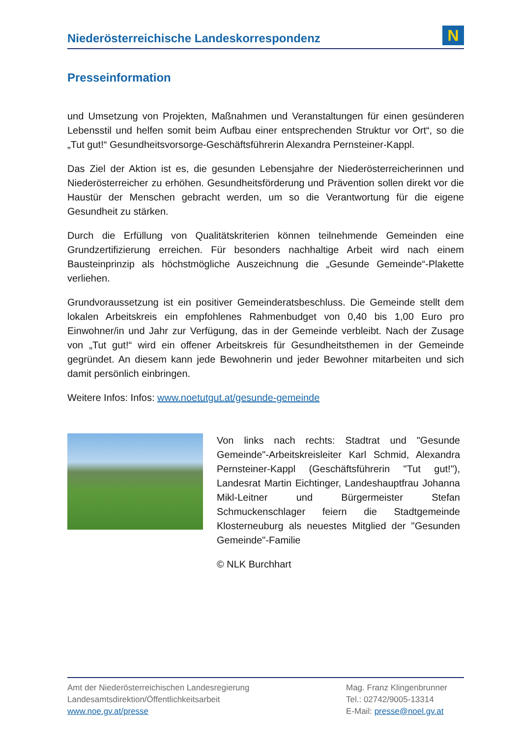Niederösterreichische Landeskorrespondenz
N
Presseinformation
und Umsetzung von Projekten, Maßnahmen und Veranstaltungen für einen gesünderen Lebensstil und helfen somit beim Aufbau einer entsprechenden Struktur vor Ort“, so die „Tut gut!“ Gesundheitsvorsorge-Geschäftsführerin Alexandra Pernsteiner-Kappl.
Das Ziel der Aktion ist es, die gesunden Lebensjahre der Niederösterreicherinnen und Niederösterreicher zu erhöhen. Gesundheitsförderung und Prävention sollen direkt vor die Haustür der Menschen gebracht werden, um so die Verantwortung für die eigene Gesundheit zu stärken.
Durch die Erfüllung von Qualitätskriterien können teilnehmende Gemeinden eine Grundzertifizierung erreichen. Für besonders nachhaltige Arbeit wird nach einem Bausteinprinzip als höchstmögliche Auszeichnung die „Gesunde Gemeinde“-Plakette verliehen.
Grundvoraussetzung ist ein positiver Gemeinderatsbeschluss. Die Gemeinde stellt dem lokalen Arbeitskreis ein empfohlenes Rahmenbudget von 0,40 bis 1,00 Euro pro Einwohner/in und Jahr zur Verfügung, das in der Gemeinde verbleibt. Nach der Zusage von „Tut gut!“ wird ein offener Arbeitskreis für Gesundheitsthemen in der Gemeinde gegründet. An diesem kann jede Bewohnerin und jeder Bewohner mitarbeiten und sich damit persönlich einbringen.
Weitere Infos: Infos: www.noetutgut.at/gesunde-gemeinde
Von links nach rechts: Stadtrat und "Gesunde Gemeinde"-Arbeitskreisleiter Karl Schmid, Alexandra Pernsteiner-Kappl (Geschäftsführerin "Tut gut!"), Landesrat Martin Eichtinger, Landeshauptfrau Johanna Mikl-Leitner und Bürgermeister Stefan Schmuckenschlager feiern die Stadtgemeinde Klosterneuburg als neuestes Mitglied der "Gesunden Gemeinde"-Familie
© NLK Burchhart
Amt der Niederösterreichischen Landesregierung
Landesamtsdirektion/Öffentlichkeitsarbeit
www.noe.gv.at/presse
Mag. Franz Klingenbrunner
Tel.: 02742/9005-13314
E-Mail: presse@noel.gv.at